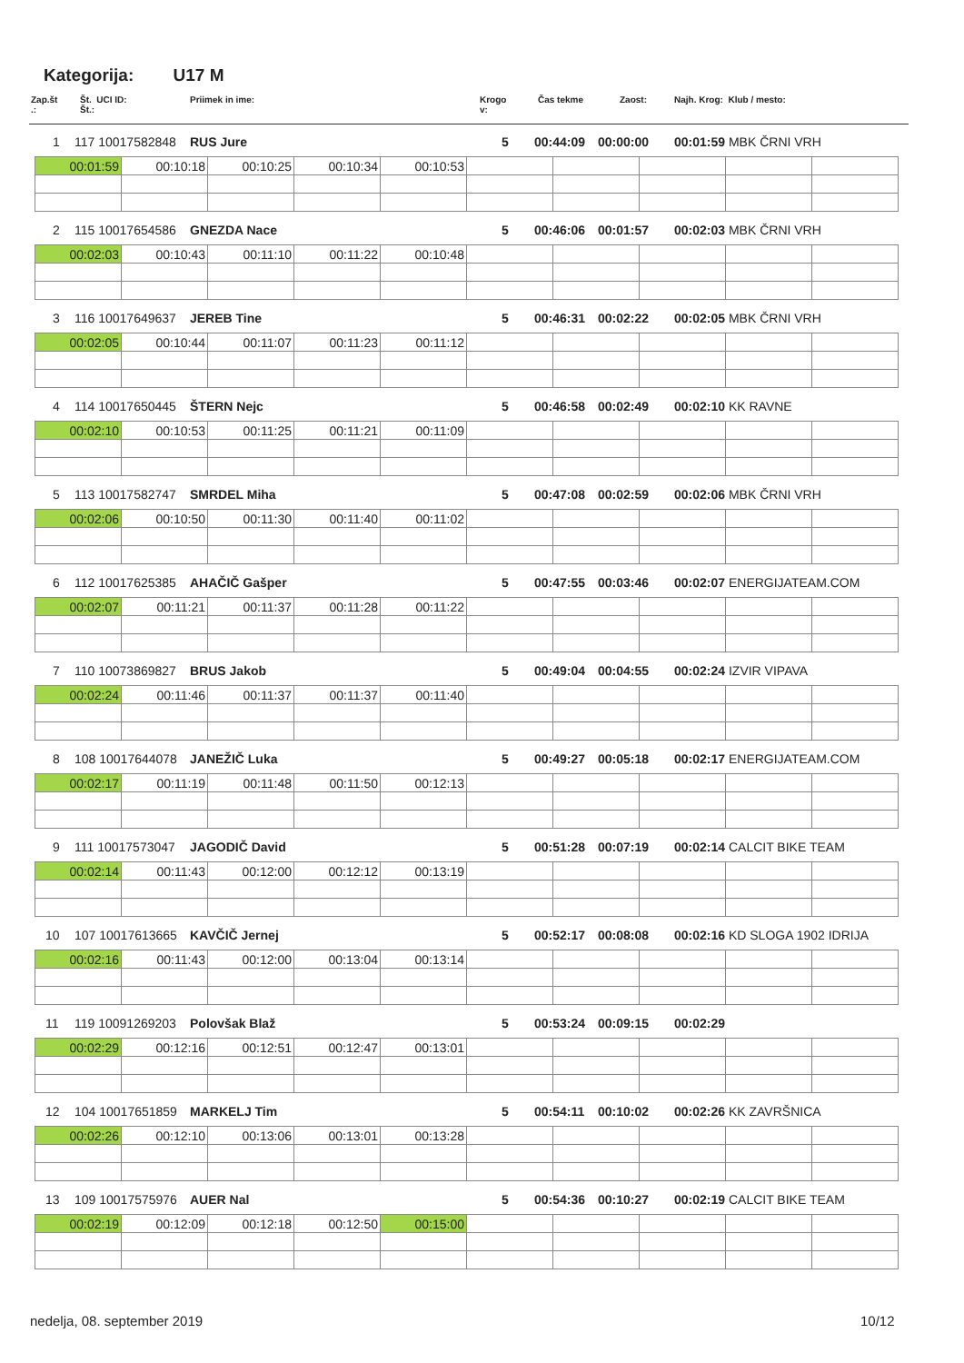Kategorija: U17 M
Zap.št
.:
Št. UCI ID:
Št.:
Priimek in ime:
Krogo
v:
Čas tekme Zaost: Najh. Krog: Klub / mesto:
1 117 10017582848 RUS Jure 5 00:44:09 00:00:00 00:01:59 MBK ČRNI VRH
| 00:01:59 | 00:10:18 | 00:10:25 | 00:10:34 | 00:10:53 | | | | | |
2 115 10017654586 GNEZDA Nace 5 00:46:06 00:01:57 00:02:03 MBK ČRNI VRH
| 00:02:03 | 00:10:43 | 00:11:10 | 00:11:22 | 00:10:48 | | | | | |
3 116 10017649637 JEREB Tine 5 00:46:31 00:02:22 00:02:05 MBK ČRNI VRH
| 00:02:05 | 00:10:44 | 00:11:07 | 00:11:23 | 00:11:12 | | | | | |
4 114 10017650445 ŠTERN Nejc 5 00:46:58 00:02:49 00:02:10 KK RAVNE
| 00:02:10 | 00:10:53 | 00:11:25 | 00:11:21 | 00:11:09 | | | | | |
5 113 10017582747 SMRDEL Miha 5 00:47:08 00:02:59 00:02:06 MBK ČRNI VRH
| 00:02:06 | 00:10:50 | 00:11:30 | 00:11:40 | 00:11:02 | | | | | |
6 112 10017625385 AHAČIČ Gašper 5 00:47:55 00:03:46 00:02:07 ENERGIJATEAM.COM
| 00:02:07 | 00:11:21 | 00:11:37 | 00:11:28 | 00:11:22 | | | | | |
7 110 10073869827 BRUS Jakob 5 00:49:04 00:04:55 00:02:24 IZVIR VIPAVA
| 00:02:24 | 00:11:46 | 00:11:37 | 00:11:37 | 00:11:40 | | | | | |
8 108 10017644078 JANEŽIČ Luka 5 00:49:27 00:05:18 00:02:17 ENERGIJATEAM.COM
| 00:02:17 | 00:11:19 | 00:11:48 | 00:11:50 | 00:12:13 | | | | | |
9 111 10017573047 JAGODIČ David 5 00:51:28 00:07:19 00:02:14 CALCIT BIKE TEAM
| 00:02:14 | 00:11:43 | 00:12:00 | 00:12:12 | 00:13:19 | | | | | |
10 107 10017613665 KAVČIČ Jernej 5 00:52:17 00:08:08 00:02:16 KD SLOGA 1902 IDRIJA
| 00:02:16 | 00:11:43 | 00:12:00 | 00:13:04 | 00:13:14 | | | | | |
11 119 10091269203 Polovšak Blaž 5 00:53:24 00:09:15 00:02:29
| 00:02:29 | 00:12:16 | 00:12:51 | 00:12:47 | 00:13:01 | | | | | |
12 104 10017651859 MARKELJ Tim 5 00:54:11 00:10:02 00:02:26 KK ZAVRŠNICA
| 00:02:26 | 00:12:10 | 00:13:06 | 00:13:01 | 00:13:28 | | | | | |
13 109 10017575976 AUER Nal 5 00:54:36 00:10:27 00:02:19 CALCIT BIKE TEAM
| 00:02:19 | 00:12:09 | 00:12:18 | 00:12:50 | 00:15:00 | | | | | |
nedelja, 08. september 2019 10/12